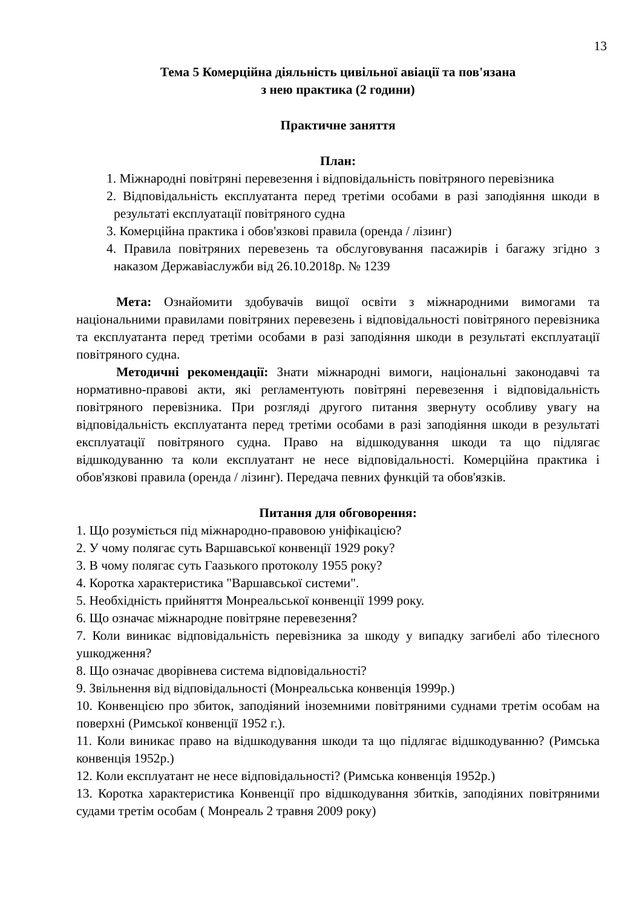13
Тема 5 Комерційна діяльність цивільної авіації та пов'язана
з нею практика (2 години)
Практичне заняття
План:
1. Міжнародні повітряні перевезення і відповідальність повітряного перевізника
2. Відповідальність експлуатанта перед третіми особами в разі заподіяння шкоди в результаті експлуатації повітряного судна
3. Комерційна практика і обов'язкові правила (оренда / лізинг)
4. Правила повітряних перевезень та обслуговування пасажирів і багажу згідно з наказом Державіаслужби від 26.10.2018р. № 1239
Мета: Ознайомити здобувачів вищої освіти з міжнародними вимогами та національними правилами повітряних перевезень і відповідальності повітряного перевізника та експлуатанта перед третіми особами в разі заподіяння шкоди в результаті експлуатації повітряного судна.
Методичні рекомендації: Знати міжнародні вимоги, національні законодавчі та нормативно-правові акти, які регламентують повітряні перевезення і відповідальність повітряного перевізника. При розгляді другого питання звернуту особливу увагу на відповідальність експлуатанта перед третіми особами в разі заподіяння шкоди в результаті експлуатації повітряного судна. Право на відшкодування шкоди та що підлягає відшкодуванню та коли експлуатант не несе відповідальності. Комерційна практика і обов'язкові правила (оренда / лізинг). Передача певних функцій та обов'язків.
Питання для обговорення:
1. Що розуміється під міжнародно-правовою уніфікацією?
2. У чому полягає суть Варшавської конвенції 1929 року?
3. В чому полягає суть Гаазького протоколу 1955 року?
4. Коротка характеристика "Варшавської системи".
5. Необхідність прийняття Монреальської конвенції 1999 року.
6. Що означає міжнародне повітряне перевезення?
7. Коли виникає відповідальність перевізника за шкоду у випадку загибелі або тілесного ушкодження?
8. Що означає дворівнева система відповідальності?
9. Звільнення від відповідальності (Монреальська конвенція 1999р.)
10. Конвенцією про збиток, заподіяний іноземними повітряними суднами третім особам на поверхні (Римської конвенції 1952 г.).
11. Коли виникає право на відшкодування шкоди та що підлягає відшкодуванню? (Римська конвенція 1952р.)
12. Коли експлуатант не несе відповідальності? (Римська конвенція 1952р.)
13. Коротка характеристика Конвенції про відшкодування збитків, заподіяних повітряними судами третім особам ( Монреаль 2 травня 2009 року)